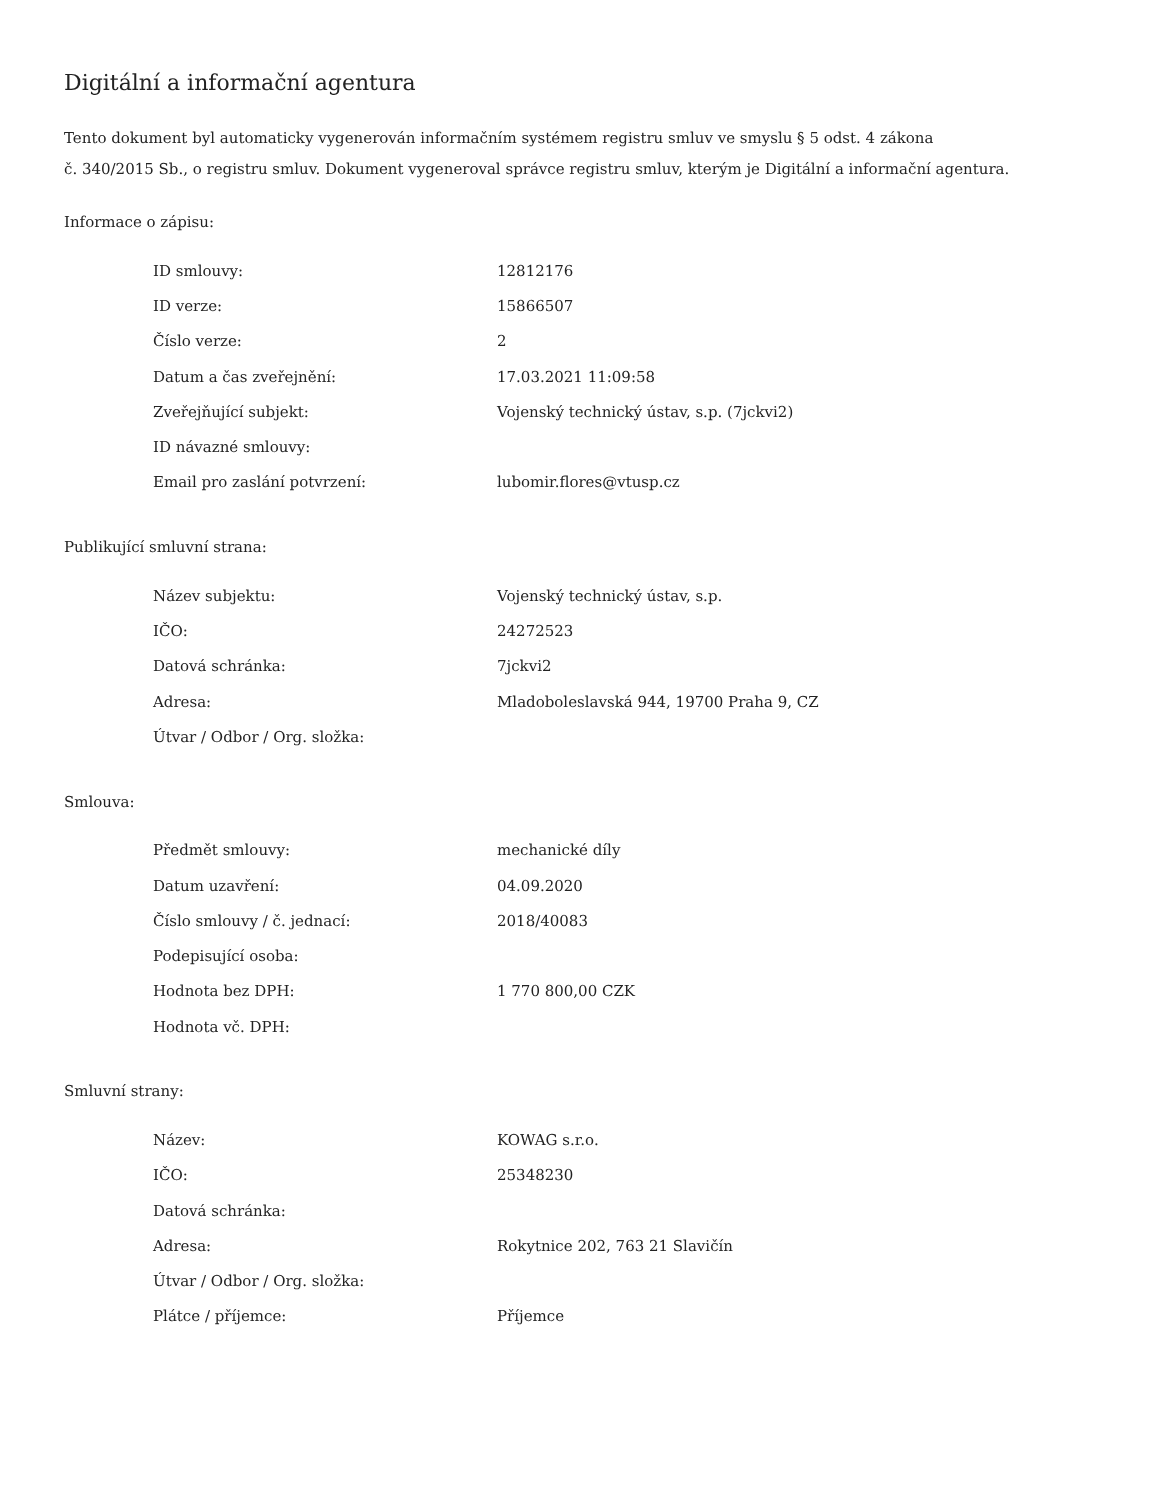Digitální a informační agentura
Tento dokument byl automaticky vygenerován informačním systémem registru smluv ve smyslu § 5 odst. 4 zákona
č. 340/2015 Sb., o registru smluv. Dokument vygeneroval správce registru smluv, kterým je Digitální a informační agentura.
Informace o zápisu:
| ID smlouvy: | 12812176 |
| ID verze: | 15866507 |
| Číslo verze: | 2 |
| Datum a čas zveřejnění: | 17.03.2021 11:09:58 |
| Zveřejňující subjekt: | Vojenský technický ústav, s.p. (7jckvi2) |
| ID návazné smlouvy: | |
| Email pro zaslání potvrzení: | lubomir.flores@vtusp.cz |
Publikující smluvní strana:
| Název subjektu: | Vojenský technický ústav, s.p. |
| IČO: | 24272523 |
| Datová schránka: | 7jckvi2 |
| Adresa: | Mladoboleslavská 944, 19700 Praha 9, CZ |
| Útvar / Odbor / Org. složka: | |
Smlouva:
| Předmět smlouvy: | mechanické díly |
| Datum uzavření: | 04.09.2020 |
| Číslo smlouvy / č. jednací: | 2018/40083 |
| Podepisující osoba: | |
| Hodnota bez DPH: | 1 770 800,00 CZK |
| Hodnota vč. DPH: | |
Smluvní strany:
| Název: | KOWAG s.r.o. |
| IČO: | 25348230 |
| Datová schránka: | |
| Adresa: | Rokytnice 202, 763 21 Slavičín |
| Útvar / Odbor / Org. složka: | |
| Plátce / příjemce: | Příjemce |